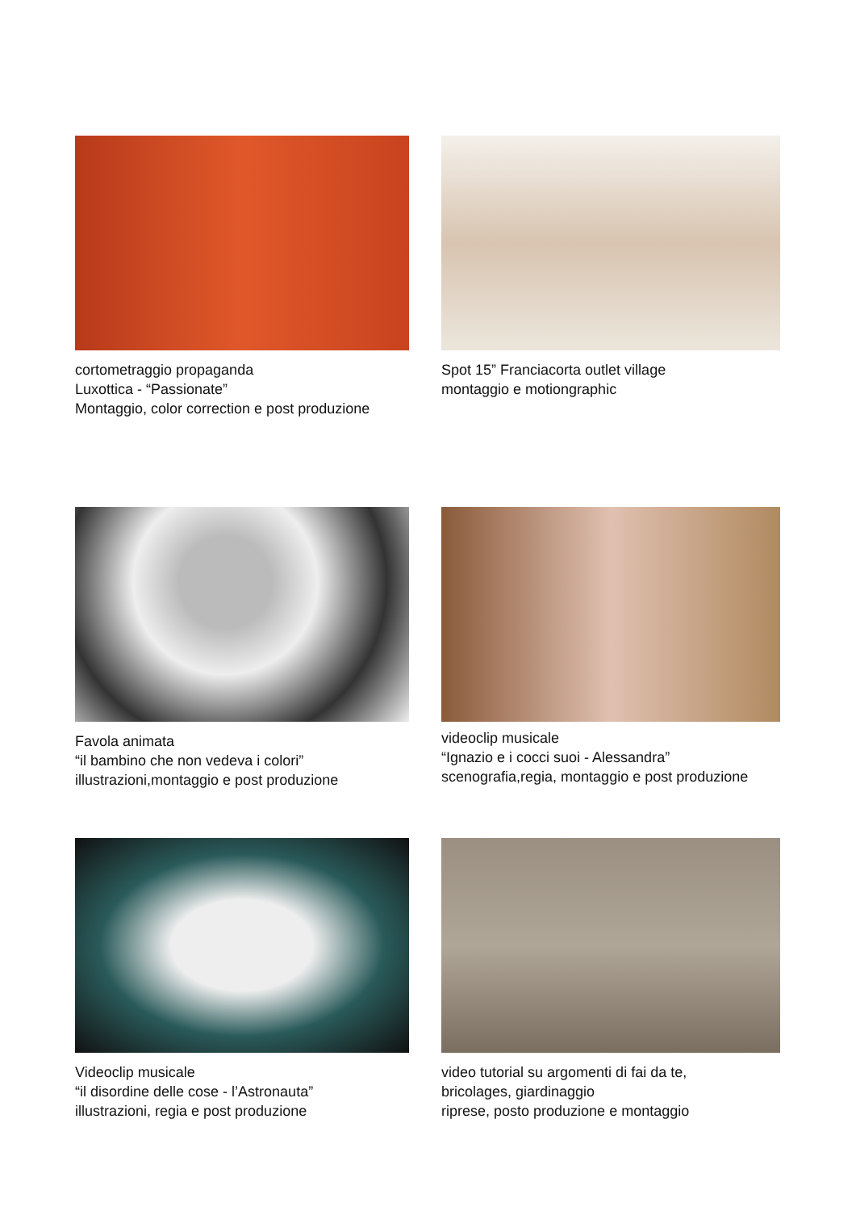cortometraggio propaganda
Luxottica - “Passionate”
Montaggio, color correction e post produzione
Spot 15” Franciacorta outlet village
montaggio e motiongraphic
Favola animata
“il bambino che non vedeva i colori”
illustrazioni,montaggio e post produzione
videoclip musicale
“Ignazio e i cocci suoi - Alessandra”
scenografia,regia, montaggio e post produzione
Videoclip musicale
“il disordine delle cose - l’Astronauta”
illustrazioni, regia e post produzione
video tutorial su argomenti di fai da te,
bricolages, giardinaggio
riprese, posto produzione e montaggio